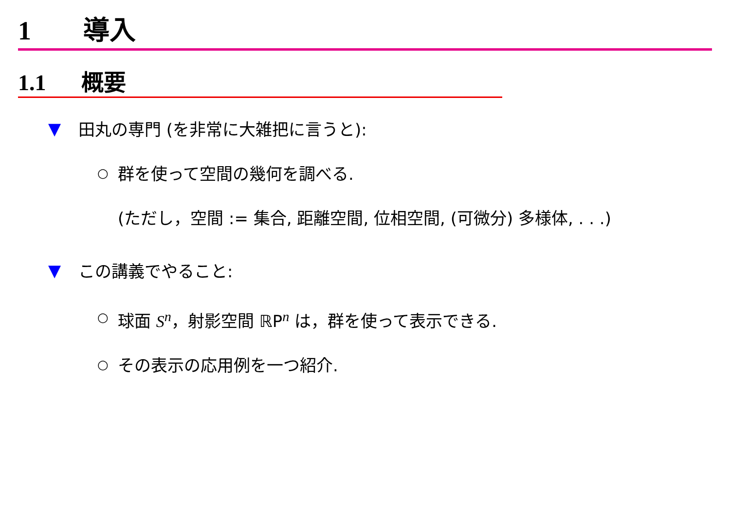1 導入
1.1 概要
▼ 田丸の専門 (を非常に大雑把に言うと):
○ 群を使って空間の幾何を調べる.
(ただし，空間 := 集合, 距離空間, 位相空間, (可微分) 多様体, . . .)
▼ この講義でやること:
○ 球面 S<sup>n</sup>，射影空間 ℝP<sup>n</sup> は，群を使って表示できる.
○ その表示の応用例を一つ紹介.